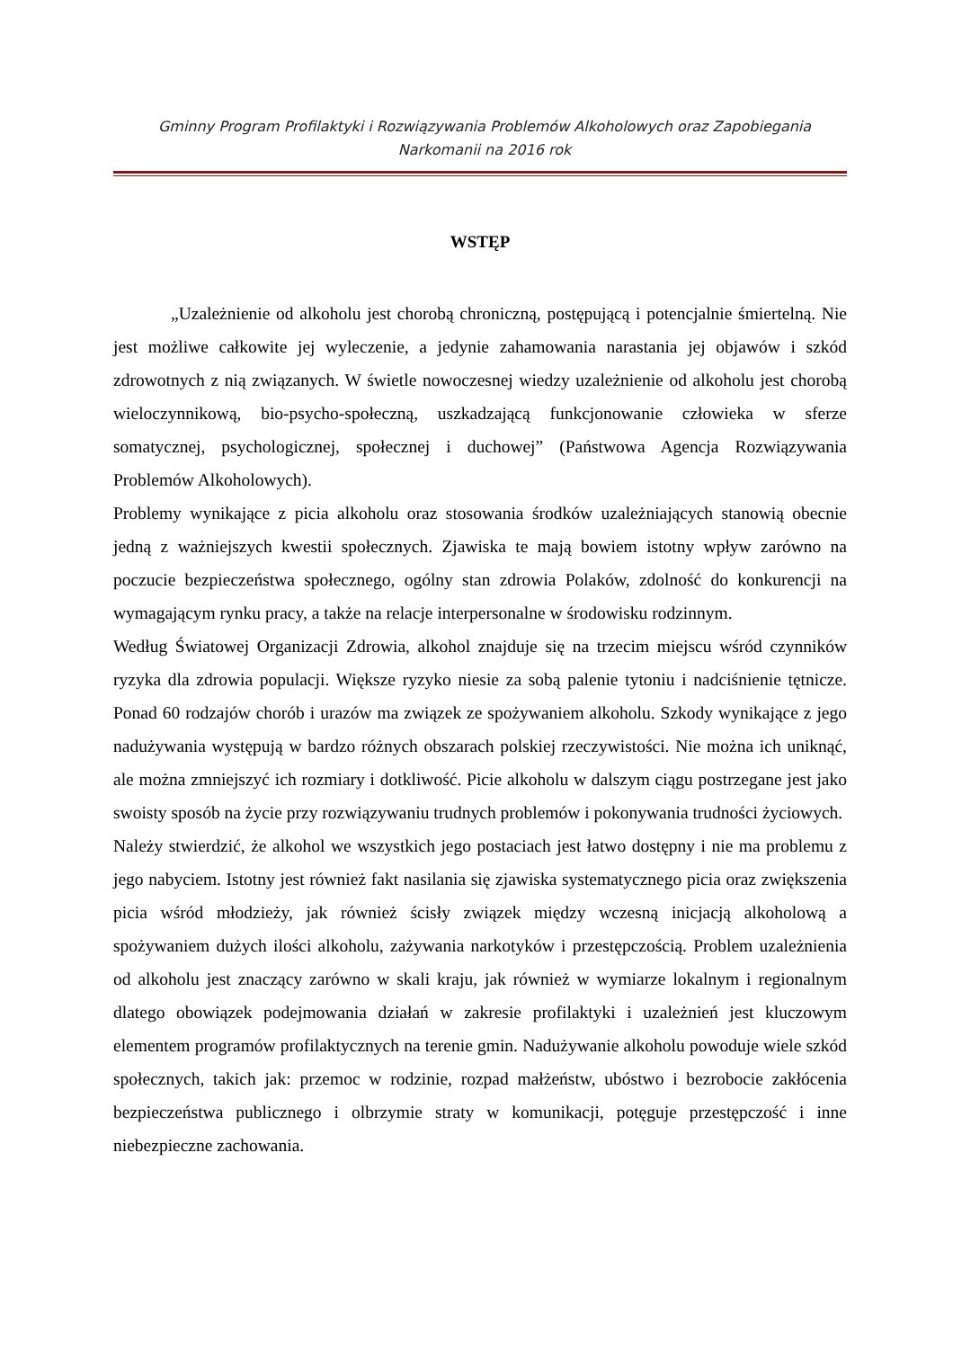Gminny Program Profilaktyki i Rozwiązywania Problemów Alkoholowych oraz Zapobiegania
Narkomanii na 2016 rok
WSTĘP
„Uzależnienie od alkoholu jest chorobą chroniczną, postępującą i potencjalnie śmiertelną. Nie jest możliwe całkowite jej wyleczenie, a jedynie zahamowania narastania jej objawów i szkód zdrowotnych z nią związanych. W świetle nowoczesnej wiedzy uzależnienie od alkoholu jest chorobą wieloczynnikową, bio-psycho-społeczną, uszkadzającą funkcjonowanie człowieka w sferze somatycznej, psychologicznej, społecznej i duchowej” (Państwowa Agencja Rozwiązywania Problemów Alkoholowych).
Problemy wynikające z picia alkoholu oraz stosowania środków uzależniających stanowią obecnie jedną z ważniejszych kwestii społecznych. Zjawiska te mają bowiem istotny wpływ zarówno na poczucie bezpieczeństwa społecznego, ogólny stan zdrowia Polaków, zdolność do konkurencji na wymagającym rynku pracy, a także na relacje interpersonalne w środowisku rodzinnym.
Według Światowej Organizacji Zdrowia, alkohol znajduje się na trzecim miejscu wśród czynników ryzyka dla zdrowia populacji. Większe ryzyko niesie za sobą palenie tytoniu i nadciśnienie tętnicze. Ponad 60 rodzajów chorób i urazów ma związek ze spożywaniem alkoholu. Szkody wynikające z jego nadużywania występują w bardzo różnych obszarach polskiej rzeczywistości. Nie można ich uniknąć, ale można zmniejszyć ich rozmiary i dotkliwość. Picie alkoholu w dalszym ciągu postrzegane jest jako swoisty sposób na życie przy rozwiązywaniu trudnych problemów i pokonywania trudności życiowych.
Należy stwierdzić, że alkohol we wszystkich jego postaciach jest łatwo dostępny i nie ma problemu z jego nabyciem. Istotny jest również fakt nasilania się zjawiska systematycznego picia oraz zwiększenia picia wśród młodzieży, jak również ścisły związek między wczesną inicjacją alkoholową a spożywaniem dużych ilości alkoholu, zażywania narkotyków i przestępczością. Problem uzależnienia od alkoholu jest znaczący zarówno w skali kraju, jak również w wymiarze lokalnym i regionalnym dlatego obowiązek podejmowania działań w zakresie profilaktyki i uzależnień jest kluczowym elementem programów profilaktycznych na terenie gmin. Nadużywanie alkoholu powoduje wiele szkód społecznych, takich jak: przemoc w rodzinie, rozpad małżeństw, ubóstwo i bezrobocie zakłócenia bezpieczeństwa publicznego i olbrzymie straty w komunikacji, potęguje przestępczość i inne niebezpieczne zachowania.